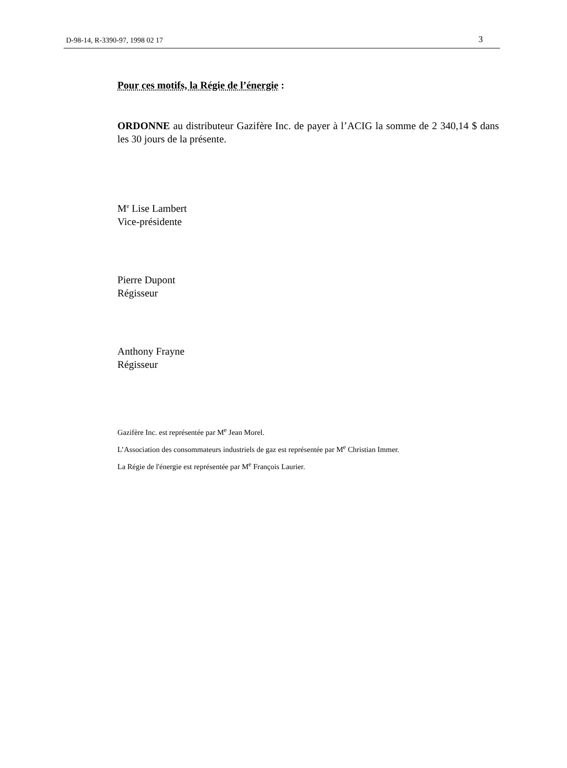D-98-14, R-3390-97, 1998 02 17 3
Pour ces motifs, la Régie de l’énergie :
ORDONNE au distributeur Gazifère Inc. de payer à l’ACIG la somme de 2 340,14 $ dans les 30 jours de la présente.
M<sup>e</sup> Lise Lambert
Vice-présidente
Pierre Dupont
Régisseur
Anthony Frayne
Régisseur
Gazifère Inc. est représentée par M<sup>e</sup> Jean Morel.
L’Association des consommateurs industriels de gaz est représentée par M<sup>e</sup> Christian Immer.
La Régie de l'énergie est représentée par M<sup>e</sup> François Laurier.